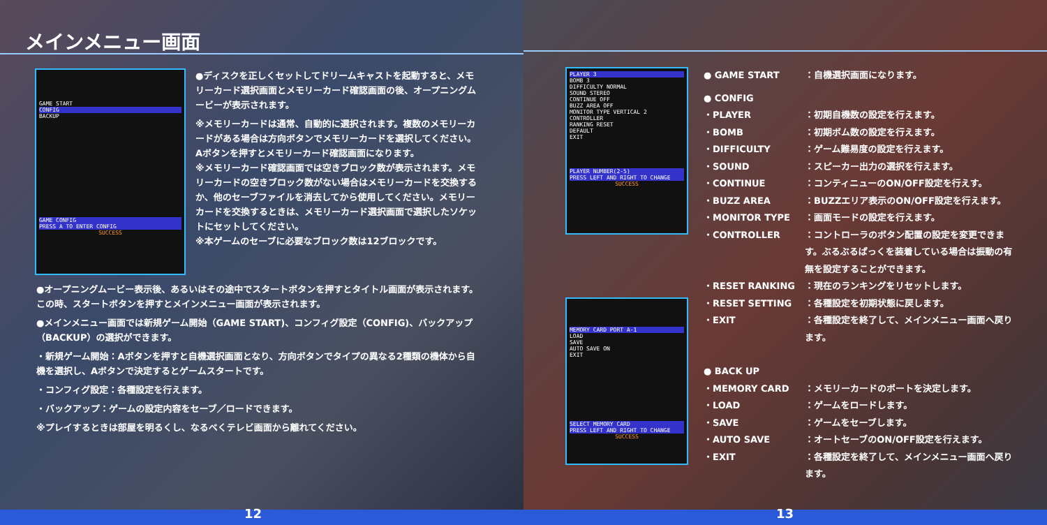メインメニュー画面
GAME START
CONFIG
BACKUP
GAME CONFIG
PRESS A TO ENTER CONFIG
SUCCESS
●ディスクを正しくセットしてドリームキャストを起動すると、メモリーカード選択画面とメモリーカード確認画面の後、オープニングムービーが表示されます。
※メモリーカードは通常、自動的に選択されます。複数のメモリーカードがある場合は方向ボタンでメモリーカードを選択してください。Aボタンを押すとメモリーカード確認画面になります。
※メモリーカード確認画面では空きブロック数が表示されます。メモリーカードの空きブロック数がない場合はメモリーカードを交換するか、他のセーブファイルを消去してから使用してください。メモリーカードを交換するときは、メモリーカード選択画面で選択したソケットにセットしてください。
※本ゲームのセーブに必要なブロック数は12ブロックです。
●オープニングムービー表示後、あるいはその途中でスタートボタンを押すとタイトル画面が表示されます。この時、スタートボタンを押すとメインメニュー画面が表示されます。
●メインメニュー画面では新規ゲーム開始（GAME START)、コンフィグ設定（CONFIG)、バックアップ（BACKUP）の選択ができます。
・新規ゲーム開始：Aボタンを押すと自機選択画面となり、方向ボタンでタイプの異なる2種類の機体から自機を選択し、Aボタンで決定するとゲームスタートです。
・コンフィグ設定：各種設定を行えます。
・バックアップ：ゲームの設定内容をセーブ／ロードできます。
※プレイするときは部屋を明るくし、なるべくテレビ画面から離れてください。
12
PLAYER 3
BOMB 3
DIFFICULTY NORMAL
SOUND STEREO
CONTINUE OFF
BUZZ AREA OFF
MONITOR TYPE VERTICAL 2
CONTROLLER
RANKING RESET
DEFAULT
EXIT
PLAYER NUMBER(2-5)
PRESS LEFT AND RIGHT TO CHANGE
SUCCESS
MEMORY CARD PORT A-1
LOAD
SAVE
AUTO SAVE ON
EXIT
SELECT MEMORY CARD
PRESS LEFT AND RIGHT TO CHANGE
SUCCESS
● GAME START ：自機選択画面になります。
● CONFIG
・PLAYER ：初期自機数の設定を行えます。
・BOMB ：初期ボム数の設定を行えます。
・DIFFICULTY ：ゲーム難易度の設定を行えます。
・SOUND ：スピーカー出力の選択を行えます。
・CONTINUE ：コンティニューのON/OFF設定を行えす。
・BUZZ AREA ：BUZZエリア表示のON/OFF設定を行えます。
・MONITOR TYPE ：画面モードの設定を行えます。
・CONTROLLER ：コントローラのボタン配置の設定を変更できます。ぶるぶるぱっくを装着している場合は振動の有無を設定することができます。
・RESET RANKING ：現在のランキングをリセットします。
・RESET SETTING ：各種設定を初期状態に戻します。
・EXIT ：各種設定を終了して、メインメニュー画面へ戻ります。
● BACK UP
・MEMORY CARD ：メモリーカードのポートを決定します。
・LOAD ：ゲームをロードします。
・SAVE ：ゲームをセーブします。
・AUTO SAVE ：オートセーブのON/OFF設定を行えます。
・EXIT ：各種設定を終了して、メインメニュー画面へ戻ります。
13